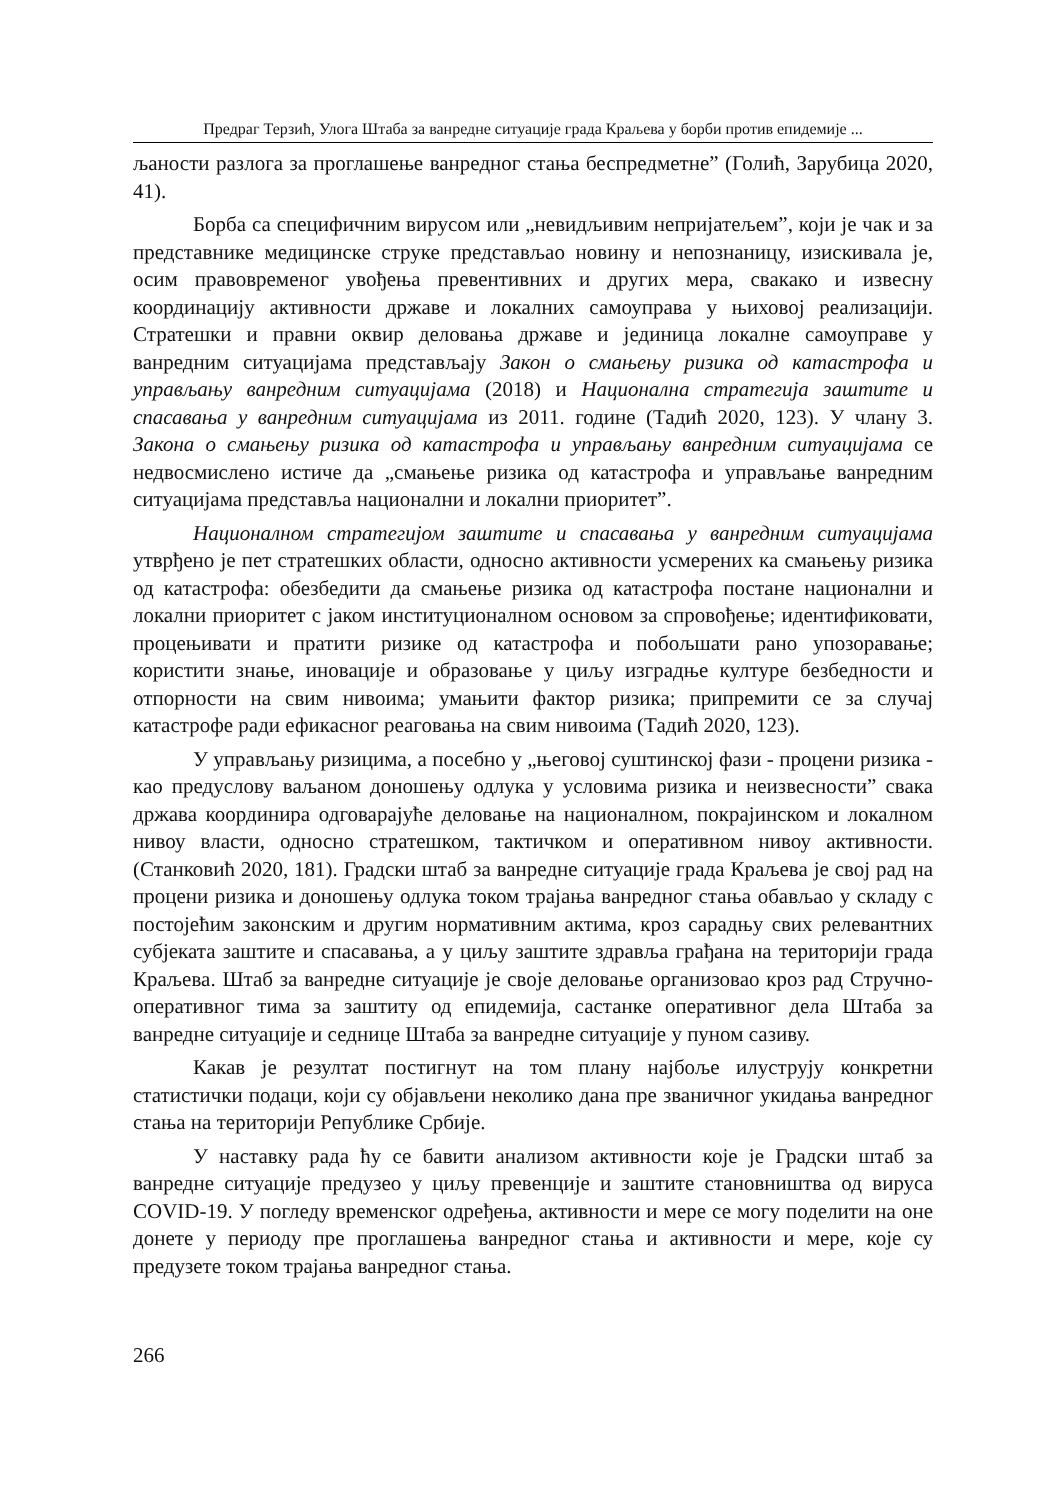Предраг Терзић, Улога Штаба за ванредне ситуације града Краљева у борби против епидемије ...
љаности разлога за проглашење ванредног стања беспредметне” (Голић, Зарубица 2020, 41).
Борба са специфичним вирусом или „невидљивим непријатељем”, који је чак и за представнике медицинске струке представљао новину и непознаницу, изискивала је, осим правовременог увођења превентивних и других мера, свакако и извесну координацију активности државе и локалних самоуправа у њиховој реализацији. Стратешки и правни оквир деловања државе и јединица локалне самоуправе у ванредним ситуацијама представљају Закон о смањењу ризика од катастрофа и управљању ванредним ситуацијама (2018) и Национална стратегија заштите и спасавања у ванредним ситуацијама из 2011. године (Тадић 2020, 123). У члану 3. Закона о смањењу ризика од катастрофа и управљању ванредним ситуацијама се недвосмислено истиче да „смањење ризика од катастрофа и управљање ванредним ситуацијама представља национални и локални приоритет”.
Националном стратегијом заштите и спасавања у ванредним ситуацијама утврђено је пет стратешких области, односно активности усмерених ка смањењу ризика од катастрофа: обезбедити да смањење ризика од катастрофа постане национални и локални приоритет с јаком институционалном основом за спровођење; идентификовати, процењивати и пратити ризике од катастрофа и побољшати рано упозоравање; користити знање, иновације и образовање у циљу изградње културе безбедности и отпорности на свим нивоима; умањити фактор ризика; припремити се за случај катастрофе ради ефикасног реаговања на свим нивоима (Тадић 2020, 123).
У управљању ризицима, а посебно у „његовој суштинској фази - процени ризика - као предуслову ваљаном доношењу одлука у условима ризика и неизвесности” свака држава координира одговарајуће деловање на националном, покрајинском и локалном нивоу власти, односно стратешком, тактичком и оперативном нивоу активности. (Станковић 2020, 181). Градски штаб за ванредне ситуације града Краљева је свој рад на процени ризика и доношењу одлука током трајања ванредног стања обављао у складу с постојећим законским и другим нормативним актима, кроз сарадњу свих релевантних субјеката заштите и спасавања, а у циљу заштите здравља грађана на територији града Краљева. Штаб за ванредне ситуације је своје деловање организовао кроз рад Стручно-оперативног тима за заштиту од епидемија, састанке оперативног дела Штаба за ванредне ситуације и седнице Штаба за ванредне ситуације у пуном сазиву.
Какав је резултат постигнут на том плану најбоље илуструју конкретни статистички подаци, који су објављени неколико дана пре званичног укидања ванредног стања на територији Републике Србије.
У наставку рада ћу се бавити анализом активности које је Градски штаб за ванредне ситуације предузео у циљу превенције и заштите становништва од вируса COVID-19. У погледу временског одређења, активности и мере се могу поделити на оне донете у периоду пре проглашења ванредног стања и активности и мере, које су предузете током трајања ванредног стања.
266